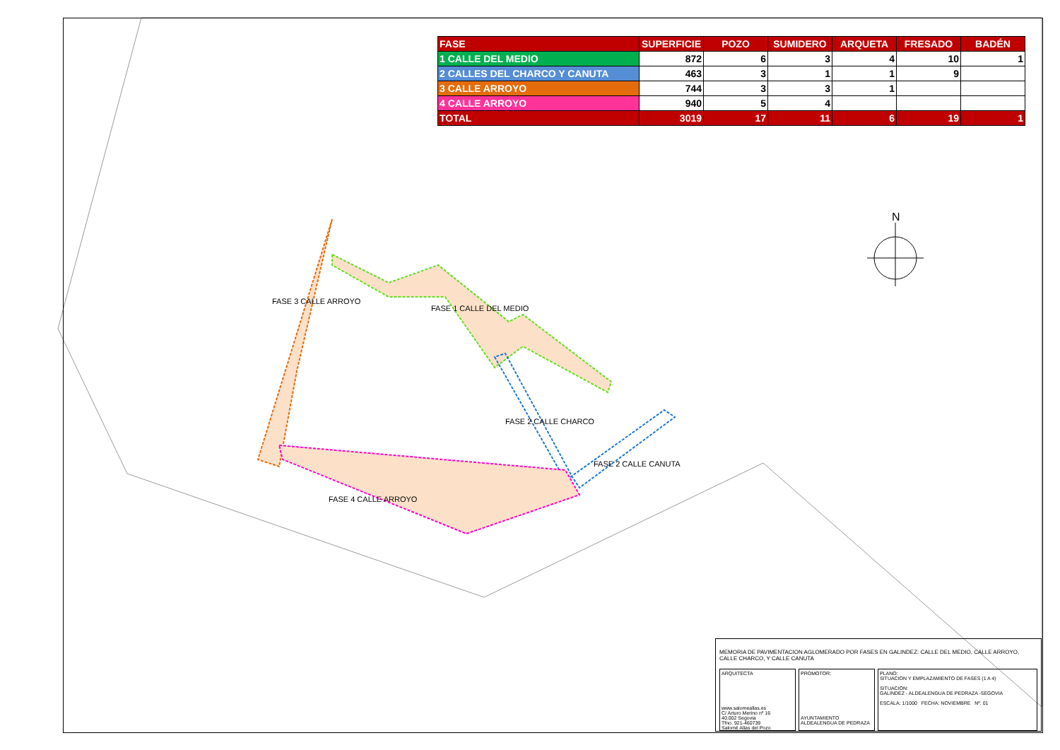N
| FASE | SUPERFICIE | POZO | SUMIDERO | ARQUETA | FRESADO | BADÉN |
| --- | --- | --- | --- | --- | --- | --- |
| 1 CALLE DEL MEDIO | 872 | 6 | 3 | 4 | 10 | 1 |
| 2 CALLES DEL CHARCO Y CANUTA | 463 | 3 | 1 | 1 | 9 | |
| 3 CALLE ARROYO | 744 | 3 | 3 | 1 | | |
| 4 CALLE ARROYO | 940 | 5 | 4 | | | |
| TOTAL | 3019 | 17 | 11 | 6 | 19 | 1 |
FASE 3 CALLE ARROYO
FASE 1 CALLE DEL MEDIO
FASE 2 CALLE CHARCO
FASE 2 CALLE CANUTA
FASE 4 CALLE ARROYO
MEMORIA DE PAVIMENTACION AGLOMERADO POR FASES EN GALINDEZ: CALLE DEL MEDIO, CALLE ARROYO, CALLE CHARCO, Y CALLE CANUTA
ARQUITECTA
www.salomeallas.es
C/ Arturo Merino nº 16
40.002 Segovia
Tfno. 921-460739
Salomé Allas del Pozo
PROMOTOR:
AYUNTAMIENTO
ALDEALENGUA DE PEDRAZA
PLANO:
SITUACION Y EMPLAZAMIENTO DE FASES (1 A 4)
SITUACIÓN:
GALINDEZ - ALDEALENGUA DE PEDRAZA -SEGOVIA
ESCALA: 1/1000 FECHA: NOVIEMBRE Nº. 01